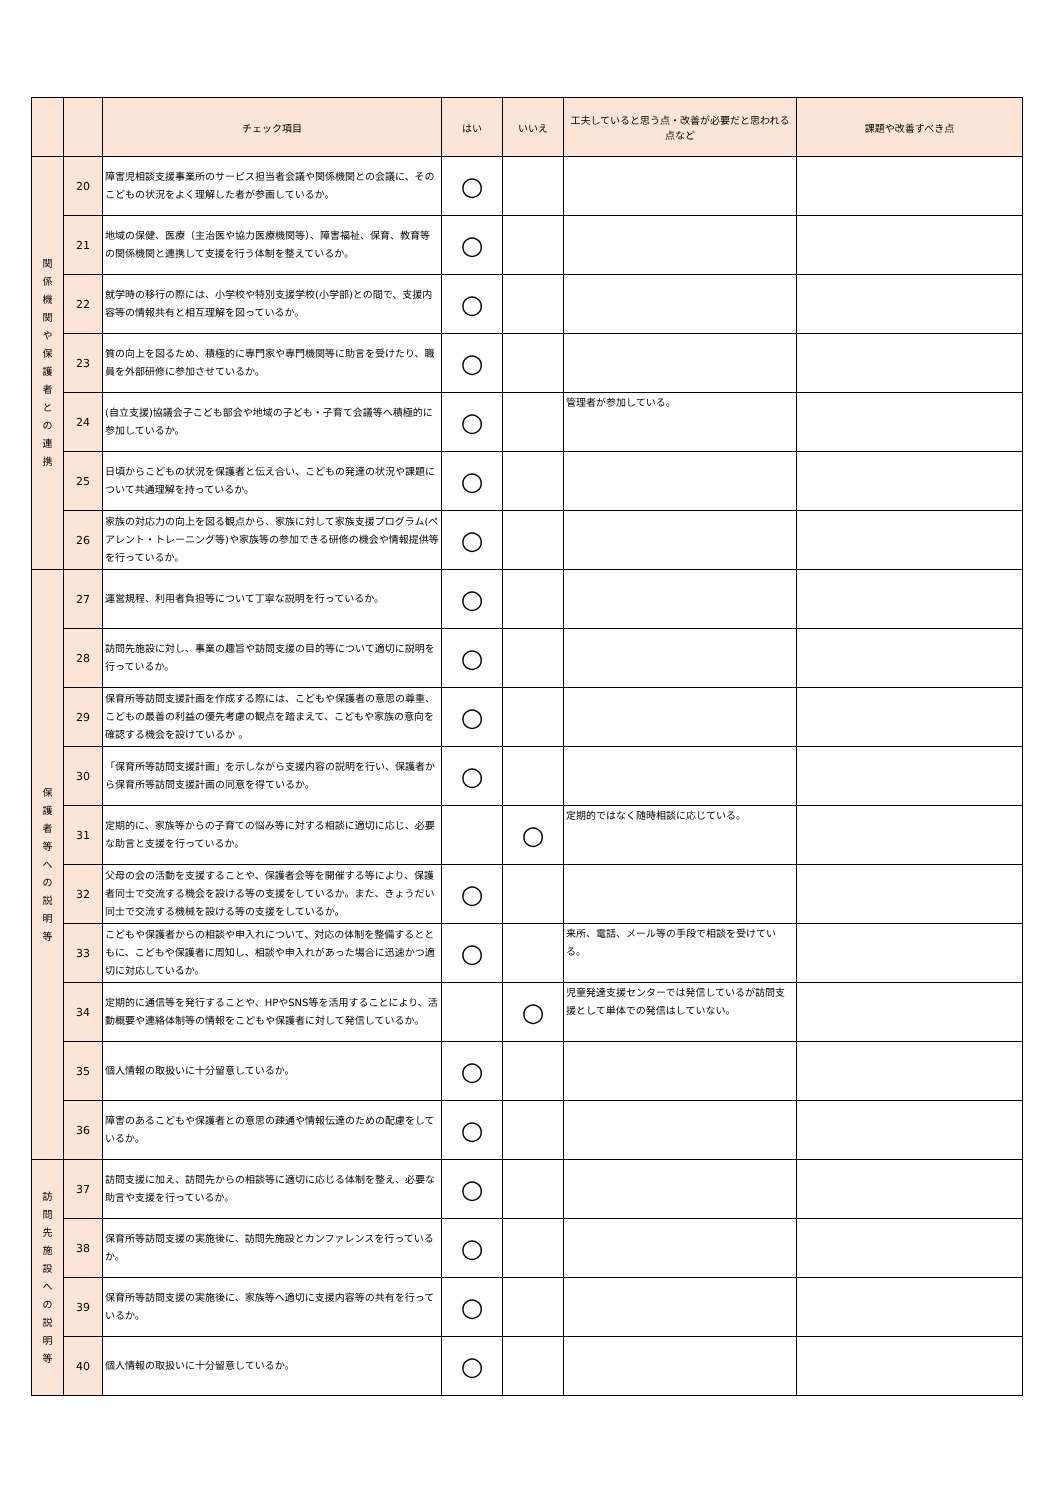| | | チェック項目 | はい | いいえ | 工夫していると思う点・改善が必要だと思われる点など | 課題や改善すべき点 |
| --- | --- | --- | --- | --- | --- | --- |
| 関 係 機 関 や 保 護 者 と の 連 携 | 20 | 障害児相談支援事業所のサービス担当者会議や関係機関との会議に、そのこどもの状況をよく理解した者が参画しているか。 | ○ | | | |
| | 21 | 地域の保健、医療（主治医や協力医療機関等）、障害福祉、保育、教育等の関係機関と連携して支援を行う体制を整えているか。 | ○ | | | |
| | 22 | 就学時の移行の際には、小学校や特別支援学校(小学部)との間で、支援内容等の情報共有と相互理解を図っているか。 | ○ | | | |
| | 23 | 質の向上を図るため、積極的に専門家や専門機関等に助言を受けたり、職員を外部研修に参加させているか。 | ○ | | | |
| | 24 | (自立支援)協議会子こども部会や地域の子ども・子育て会議等へ積極的に参加しているか。 | ○ | | 管理者が参加している。 | |
| | 25 | 日頃からこどもの状況を保護者と伝え合い、こどもの発達の状況や課題について共通理解を持っているか。 | ○ | | | |
| | 26 | 家族の対応力の向上を図る観点から、家族に対して家族支援プログラム(ペアレント・トレーニング等)や家族等の参加できる研修の機会や情報提供等を行っているか。 | ○ | | | |
| 保 護 者 等 へ の 説 明 等 | 27 | 運営規程、利用者負担等について丁寧な説明を行っているか。 | ○ | | | |
| | 28 | 訪問先施設に対し、事業の趣旨や訪問支援の目的等について適切に説明を行っているか。 | ○ | | | |
| | 29 | 保育所等訪問支援計画を作成する際には、こどもや保護者の意思の尊重、こどもの最善の利益の優先考慮の観点を踏まえて、こどもや家族の意向を確認する機会を設けているか 。 | ○ | | | |
| | 30 | 「保育所等訪問支援計画」を示しながら支援内容の説明を行い、保護者から保育所等訪問支援計画の同意を得ているか。 | ○ | | | |
| | 31 | 定期的に、家族等からの子育ての悩み等に対する相談に適切に応じ、必要な助言と支援を行っているか。 | | ○ | 定期的ではなく随時相談に応じている。 | |
| | 32 | 父母の会の活動を支援することや、保護者会等を開催する等により、保護者同士で交流する機会を設ける等の支援をしているか。また、きょうだい同士で交流する機械を設ける等の支援をしているか。 | ○ | | | |
| | 33 | こどもや保護者からの相談や申入れについて、対応の体制を整備するとともに、こどもや保護者に周知し、相談や申入れがあった場合に迅速かつ適切に対応しているか。 | ○ | | 来所、電話、メール等の手段で相談を受けている。 | |
| | 34 | 定期的に通信等を発行することや、HPやSNS等を活用することにより、活動概要や連絡体制等の情報をこどもや保護者に対して発信しているか。 | | ○ | 児童発達支援センターでは発信しているが訪問支援として単体での発信はしていない。 | |
| | 35 | 個人情報の取扱いに十分留意しているか。 | ○ | | | |
| | 36 | 障害のあるこどもや保護者との意思の疎通や情報伝達のための配慮をしているか。 | ○ | | | |
| 訪 問 先 施 設 へ の 説 明 等 | 37 | 訪問支援に加え、訪問先からの相談等に適切に応じる体制を整え、必要な助言や支援を行っているか。 | ○ | | | |
| | 38 | 保育所等訪問支援の実施後に、訪問先施設とカンファレンスを行っているか。 | ○ | | | |
| | 39 | 保育所等訪問支援の実施後に、家族等へ適切に支援内容等の共有を行っているか。 | ○ | | | |
| | 40 | 個人情報の取扱いに十分留意しているか。 | ○ | | | |